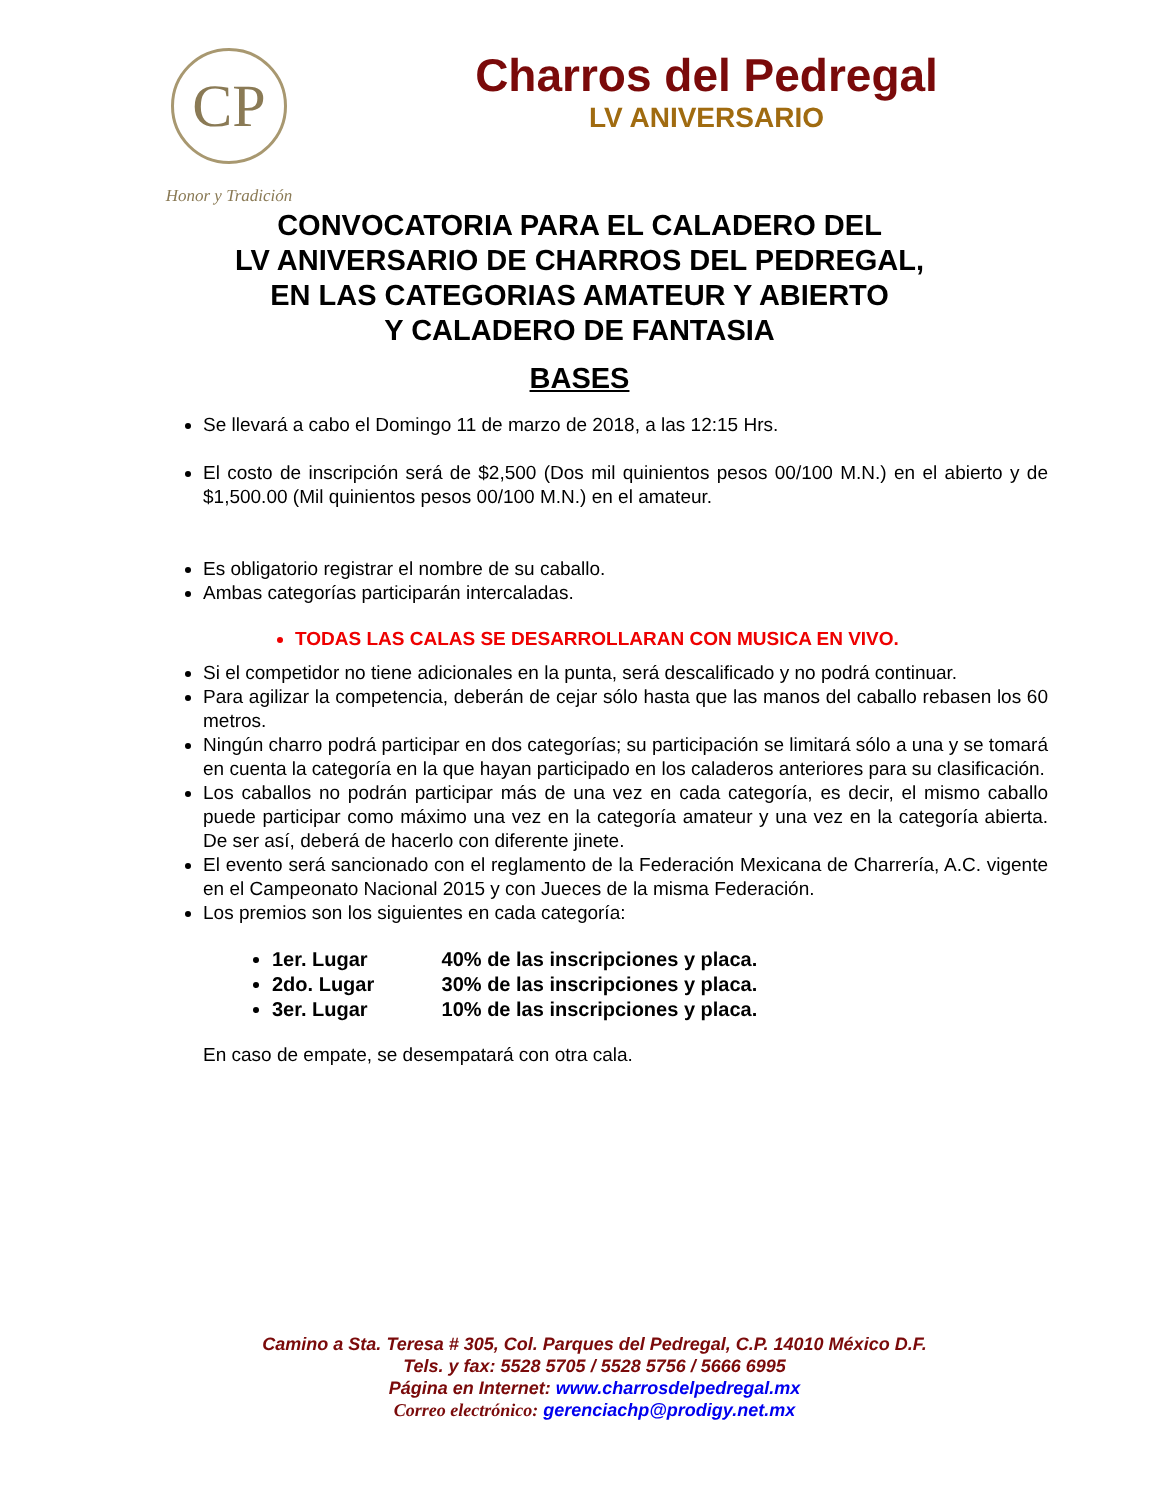CP
Honor y Tradición
Charros del Pedregal
LV ANIVERSARIO
CONVOCATORIA PARA EL CALADERO DEL
LV ANIVERSARIO DE CHARROS DEL PEDREGAL,
EN LAS CATEGORIAS AMATEUR Y ABIERTO
Y CALADERO DE FANTASIA
BASES
Se llevará a cabo el Domingo 11 de marzo de 2018, a las 12:15 Hrs.
El costo de inscripción será de $2,500 (Dos mil quinientos pesos 00/100 M.N.) en el abierto y de $1,500.00 (Mil quinientos pesos 00/100 M.N.) en el amateur.
Es obligatorio registrar el nombre de su caballo.
Ambas categorías participarán intercaladas.
TODAS LAS CALAS SE DESARROLLARAN CON MUSICA EN VIVO.
Si el competidor no tiene adicionales en la punta, será descalificado y no podrá continuar.
Para agilizar la competencia, deberán de cejar sólo hasta que las manos del caballo rebasen los 60 metros.
Ningún charro podrá participar en dos categorías; su participación se limitará sólo a una y se tomará en cuenta la categoría en la que hayan participado en los caladeros anteriores para su clasificación.
Los caballos no podrán participar más de una vez en cada categoría, es decir, el mismo caballo puede participar como máximo una vez en la categoría amateur y una vez en la categoría abierta. De ser así, deberá de hacerlo con diferente jinete.
El evento será sancionado con el reglamento de la Federación Mexicana de Charrería, A.C. vigente en el Campeonato Nacional 2015 y con Jueces de la misma Federación.
Los premios son los siguientes en cada categoría:
1er. Lugar 40% de las inscripciones y placa.
2do. Lugar 30% de las inscripciones y placa.
3er. Lugar 10% de las inscripciones y placa.
En caso de empate, se desempatará con otra cala.
Camino a Sta. Teresa # 305, Col. Parques del Pedregal, C.P. 14010 México D.F.
Tels. y fax: 5528 5705 / 5528 5756 / 5666 6995
Página en Internet: www.charrosdelpedregal.mx
Correo electrónico: gerenciachp@prodigy.net.mx